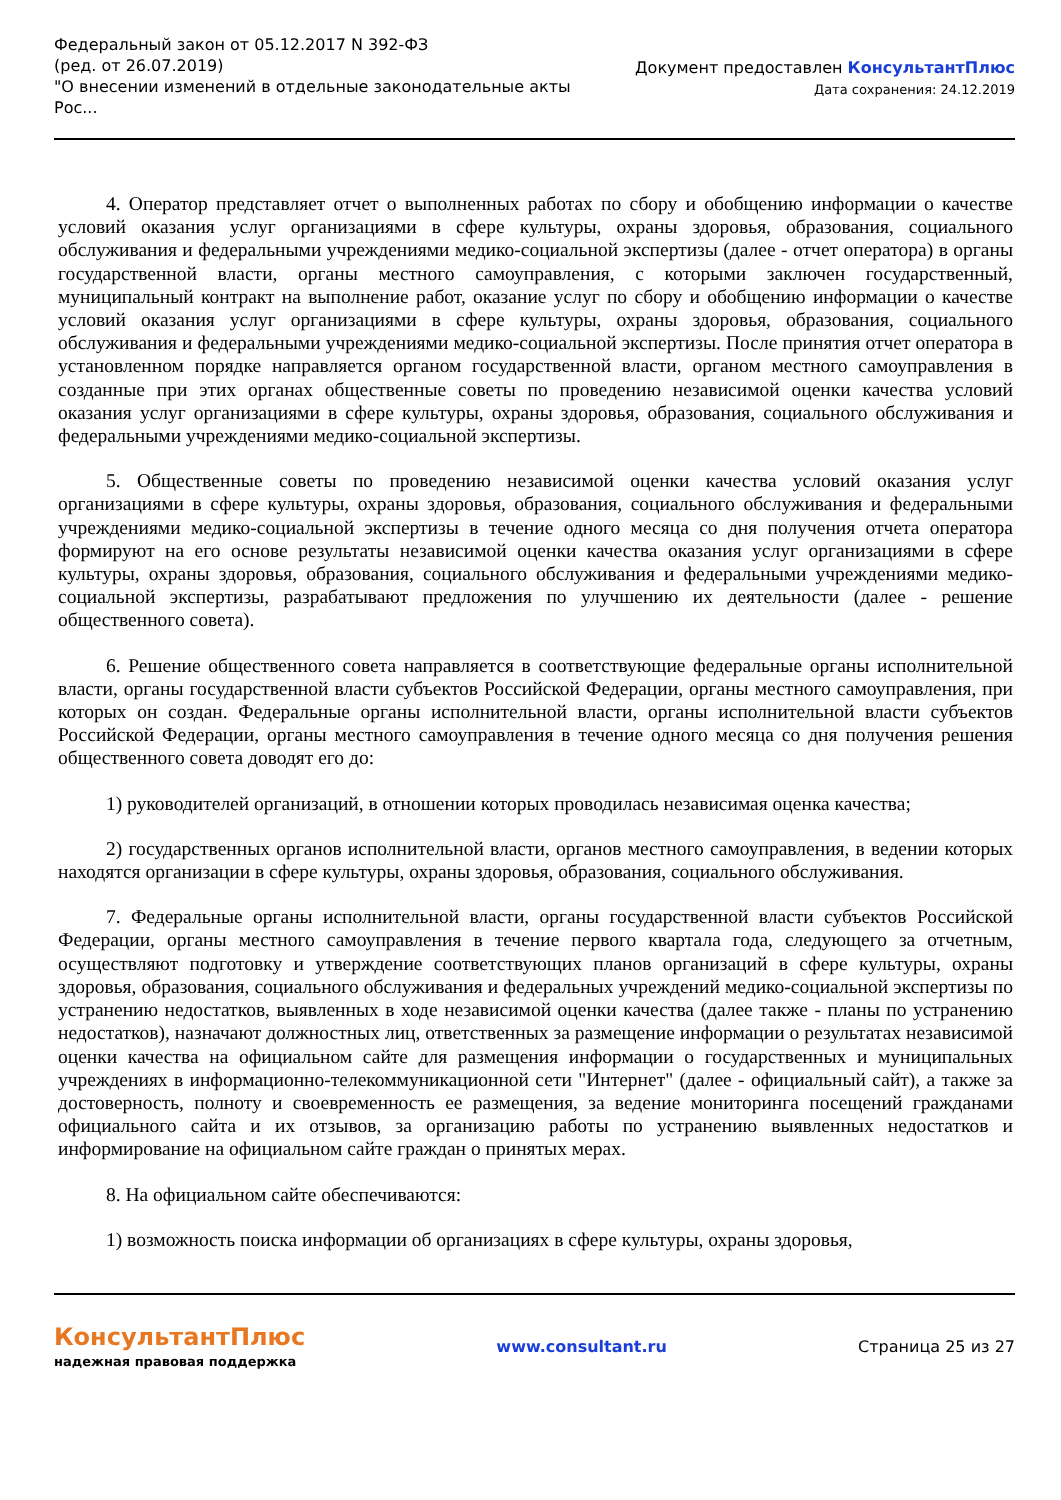Федеральный закон от 05.12.2017 N 392-ФЗ
(ред. от 26.07.2019)
"О внесении изменений в отдельные законодательные акты
Рос...
Документ предоставлен КонсультантПлюс
Дата сохранения: 24.12.2019
4. Оператор представляет отчет о выполненных работах по сбору и обобщению информации о качестве условий оказания услуг организациями в сфере культуры, охраны здоровья, образования, социального обслуживания и федеральными учреждениями медико-социальной экспертизы (далее - отчет оператора) в органы государственной власти, органы местного самоуправления, с которыми заключен государственный, муниципальный контракт на выполнение работ, оказание услуг по сбору и обобщению информации о качестве условий оказания услуг организациями в сфере культуры, охраны здоровья, образования, социального обслуживания и федеральными учреждениями медико-социальной экспертизы. После принятия отчет оператора в установленном порядке направляется органом государственной власти, органом местного самоуправления в созданные при этих органах общественные советы по проведению независимой оценки качества условий оказания услуг организациями в сфере культуры, охраны здоровья, образования, социального обслуживания и федеральными учреждениями медико-социальной экспертизы.
5. Общественные советы по проведению независимой оценки качества условий оказания услуг организациями в сфере культуры, охраны здоровья, образования, социального обслуживания и федеральными учреждениями медико-социальной экспертизы в течение одного месяца со дня получения отчета оператора формируют на его основе результаты независимой оценки качества оказания услуг организациями в сфере культуры, охраны здоровья, образования, социального обслуживания и федеральными учреждениями медико-социальной экспертизы, разрабатывают предложения по улучшению их деятельности (далее - решение общественного совета).
6. Решение общественного совета направляется в соответствующие федеральные органы исполнительной власти, органы государственной власти субъектов Российской Федерации, органы местного самоуправления, при которых он создан. Федеральные органы исполнительной власти, органы исполнительной власти субъектов Российской Федерации, органы местного самоуправления в течение одного месяца со дня получения решения общественного совета доводят его до:
1) руководителей организаций, в отношении которых проводилась независимая оценка качества;
2) государственных органов исполнительной власти, органов местного самоуправления, в ведении которых находятся организации в сфере культуры, охраны здоровья, образования, социального обслуживания.
7. Федеральные органы исполнительной власти, органы государственной власти субъектов Российской Федерации, органы местного самоуправления в течение первого квартала года, следующего за отчетным, осуществляют подготовку и утверждение соответствующих планов организаций в сфере культуры, охраны здоровья, образования, социального обслуживания и федеральных учреждений медико-социальной экспертизы по устранению недостатков, выявленных в ходе независимой оценки качества (далее также - планы по устранению недостатков), назначают должностных лиц, ответственных за размещение информации о результатах независимой оценки качества на официальном сайте для размещения информации о государственных и муниципальных учреждениях в информационно-телекоммуникационной сети "Интернет" (далее - официальный сайт), а также за достоверность, полноту и своевременность ее размещения, за ведение мониторинга посещений гражданами официального сайта и их отзывов, за организацию работы по устранению выявленных недостатков и информирование на официальном сайте граждан о принятых мерах.
8. На официальном сайте обеспечиваются:
1) возможность поиска информации об организациях в сфере культуры, охраны здоровья,
КонсультантПлюс
надежная правовая поддержка
www.consultant.ru Страница 25 из 27